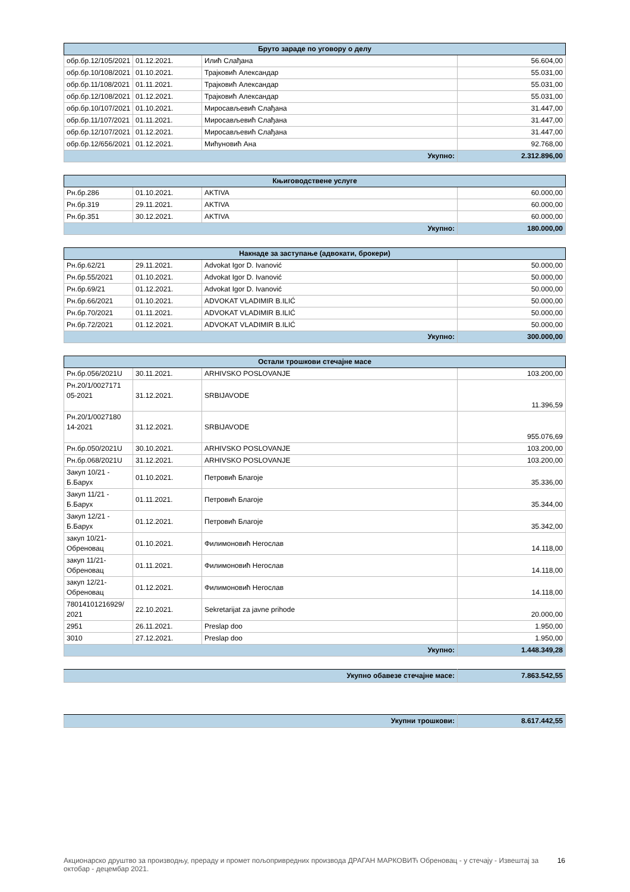| Бруто зараде по уговору о делу | | | |
| --- | --- | --- | --- |
| обр.бр.12/105/2021 | 01.12.2021. | Илић Слађана | 56.604,00 |
| обр.бр.10/108/2021 | 01.10.2021. | Трајковић Александар | 55.031,00 |
| обр.бр.11/108/2021 | 01.11.2021. | Трајковић Александар | 55.031,00 |
| обр.бр.12/108/2021 | 01.12.2021. | Трајковић Александар | 55.031,00 |
| обр.бр.10/107/2021 | 01.10.2021. | Миросављевић Слађана | 31.447,00 |
| обр.бр.11/107/2021 | 01.11.2021. | Миросављевић Слађана | 31.447,00 |
| обр.бр.12/107/2021 | 01.12.2021. | Миросављевић Слађана | 31.447,00 |
| обр.бр.12/656/2021 | 01.12.2021. | Мићуновић Ана | 92.768,00 |
| Укупно: | | | 2.312.896,00 |
| Књиговодствене услуге | | | |
| --- | --- | --- | --- |
| Рн.бр.286 | 01.10.2021. | AKTIVA | 60.000,00 |
| Рн.бр.319 | 29.11.2021. | AKTIVA | 60.000,00 |
| Рн.бр.351 | 30.12.2021. | AKTIVA | 60.000,00 |
| Укупно: | | | 180.000,00 |
| Накнаде за заступање (адвокати, брокери) | | | |
| --- | --- | --- | --- |
| Рн.бр.62/21 | 29.11.2021. | Advokat Igor D. Ivanović | 50.000,00 |
| Рн.бр.55/2021 | 01.10.2021. | Advokat Igor D. Ivanović | 50.000,00 |
| Рн.бр.69/21 | 01.12.2021. | Advokat Igor D. Ivanović | 50.000,00 |
| Рн.бр.66/2021 | 01.10.2021. | ADVOKAT VLADIMIR B.ILIĆ | 50.000,00 |
| Рн.бр.70/2021 | 01.11.2021. | ADVOKAT VLADIMIR B.ILIĆ | 50.000,00 |
| Рн.бр.72/2021 | 01.12.2021. | ADVOKAT VLADIMIR B.ILIĆ | 50.000,00 |
| Укупно: | | | 300.000,00 |
| Остали трошкови стечајне масе | | | |
| --- | --- | --- | --- |
| Рн.бр.056/2021U | 30.11.2021. | ARHIVSKO POSLOVANJE | 103.200,00 |
| Рн.20/1/0027171 05-2021 | 31.12.2021. | SRBIJAVODE | 11.396,59 |
| Рн.20/1/0027180 14-2021 | 31.12.2021. | SRBIJAVODE | 955.076,69 |
| Рн.бр.050/2021U | 30.10.2021. | ARHIVSKO POSLOVANJE | 103.200,00 |
| Рн.бр.068/2021U | 31.12.2021. | ARHIVSKO POSLOVANJE | 103.200,00 |
| Закуп 10/21 - Б.Барух | 01.10.2021. | Петровић Благоје | 35.336,00 |
| Закуп 11/21 - Б.Барух | 01.11.2021. | Петровић Благоје | 35.344,00 |
| Закуп 12/21 - Б.Барух | 01.12.2021. | Петровић Благоје | 35.342,00 |
| закуп 10/21-Обреновац | 01.10.2021. | Филимоновић Негослав | 14.118,00 |
| закуп 11/21-Обреновац | 01.11.2021. | Филимоновић Негослав | 14.118,00 |
| закуп 12/21-Обреновац | 01.12.2021. | Филимоновић Негослав | 14.118,00 |
| 78014101216929/ 2021 | 22.10.2021. | Sekretarijat za javne prihode | 20.000,00 |
| 2951 | 26.11.2021. | Preslap doo | 1.950,00 |
| 3010 | 27.12.2021. | Preslap doo | 1.950,00 |
| Укупно: | | | 1.448.349,28 |
| Укупно обавезе стечајне масе: | 7.863.542,55 |
| Укупни трошкови: | 8.617.442,55 |
Акционарско друштво за производњу, прераду и промет пољопривредних производа ДРАГАН МАРКОВИЋ Обреновац - у стечају - Извештај за октобар - децембар 2021. 16